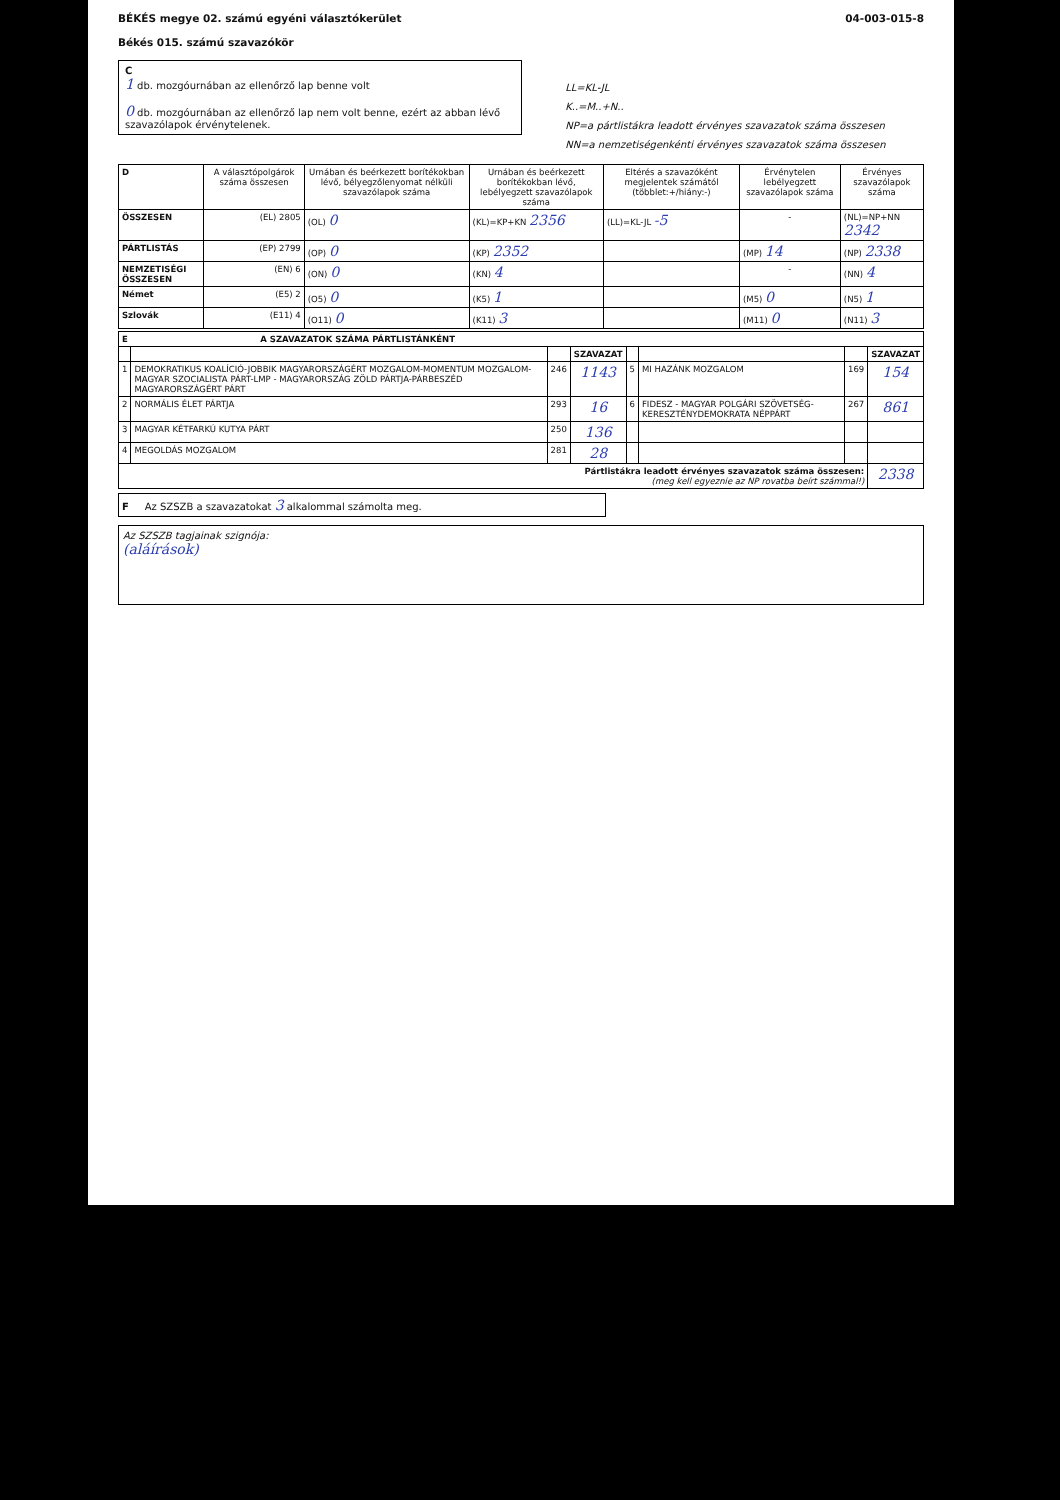BÉKÉS megye 02. számú egyéni választókerület
Békés 015. számú szavazókör
04-003-015-8
C
1 db. mozgóurnában az ellenőrző lap benne volt
0 db. mozgóurnában az ellenőrző lap nem volt benne, ezért az abban lévő szavazólapok érvénytelenek.
LL=KL-JL
K..=M..+N..
NP=a pártlistákra leadott érvényes szavazatok száma összesen
NN=a nemzetiségenkénti érvényes szavazatok száma összesen
| D | A választópolgárok száma összesen | Urnában és beérkezett borítékokban lévő, bélyegzőlenyomat nélküli szavazólapok száma | Urnában és beérkezett borítékokban lévő, lebélyegzett szavazólapok száma | Eltérés a szavazóként megjelentek számától (többlet:+/hiány:-) | Érvénytelen lebélyegzett szavazólapok száma | Érvényes szavazólapok száma |
| --- | --- | --- | --- | --- | --- | --- |
| ÖSSZESEN | (EL) 2805 | (OL) 0 | (KL)=KP+KN 2356 | (LL)=KL-JL -5 | - | (NL)=NP+NN 2342 |
| PÁRTLISTÁS | (EP) 2799 | (OP) 0 | (KP) 2352 | | (MP) 14 | (NP) 2338 |
| NEMZETISÉGI ÖSSZESEN | (EN) 6 | (ON) 0 | (KN) 4 | | - | (NN) 4 |
| Német | (E5) 2 | (O5) 0 | (K5) 1 | | (M5) 0 | (N5) 1 |
| Szlovák | (E11) 4 | (O11) 0 | (K11) 3 | | (M11) 0 | (N11) 3 |
| E A SZAVAZATOK SZÁMA PÁRTLISTÁNKÉNT | | | | | | | |
| --- | --- | --- | --- | --- | --- | --- | --- |
| | | | SZAVAZAT | | | | SZAVAZAT |
| 1 | DEMOKRATIKUS KOALÍCIÓ-JOBBIK MAGYARORSZÁGÉRT MOZGALOM-MOMENTUM MOZGALOM-MAGYAR SZOCIALISTA PÁRT-LMP - MAGYARORSZÁG ZÖLD PÁRTJA-PÁRBESZÉD MAGYARORSZÁGÉRT PÁRT | 246 | 1143 | 5 | MI HAZÁNK MOZGALOM | 169 | 154 |
| 2 | NORMÁLIS ÉLET PÁRTJA | 293 | 16 | 6 | FIDESZ - MAGYAR POLGÁRI SZÖVETSÉG-KERESZTÉNYDEMOKRATA NÉPPÁRT | 267 | 861 |
| 3 | MAGYAR KÉTFARKÚ KUTYA PÁRT | 250 | 136 | | | | |
| 4 | MEGOLDÁS MOZGALOM | 281 | 28 | | | | |
| Pártlistákra leadott érvényes szavazatok száma összesen: (meg kell egyeznie az NP rovatba beírt számmal!) | | | | | | | 2338 |
F Az SZSZB a szavazatokat 3 alkalommal számolta meg.
Az SZSZB tagjainak szignója:
(aláírások)